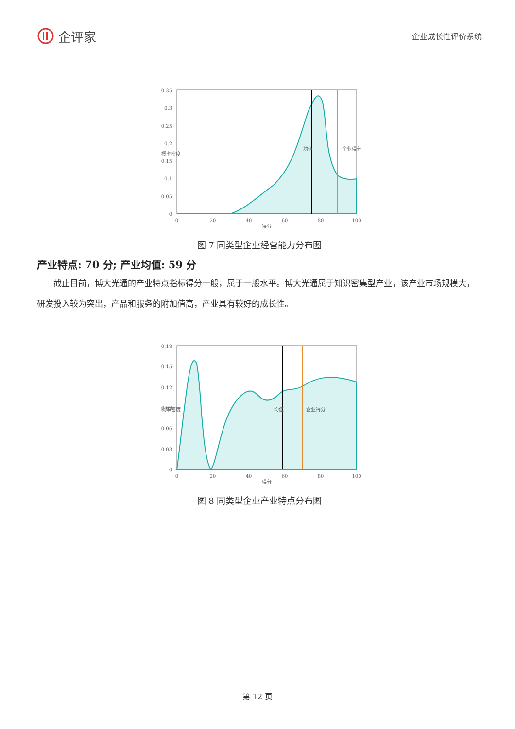企评家
企业成长性评价系统
0.35
0.3
0.25
0.2
0.15
0.1
0.05
0
0
20
40
60
80
100
得分
概率密度
均值
企业得分
图 7 同类型企业经营能力分布图
产业特点: 70 分; 产业均值: 59 分
截止目前，博大光通的产业特点指标得分一般，属于一般水平。博大光通属于知识密集型产业，该产业市场规模大，研发投入较为突出，产品和服务的附加值高，产业具有较好的成长性。
0.18
0.15
0.12
0.09
0.06
0.03
0
0
20
40
60
80
100
得分
概率密度
均值
企业得分
图 8 同类型企业产业特点分布图
第 12 页